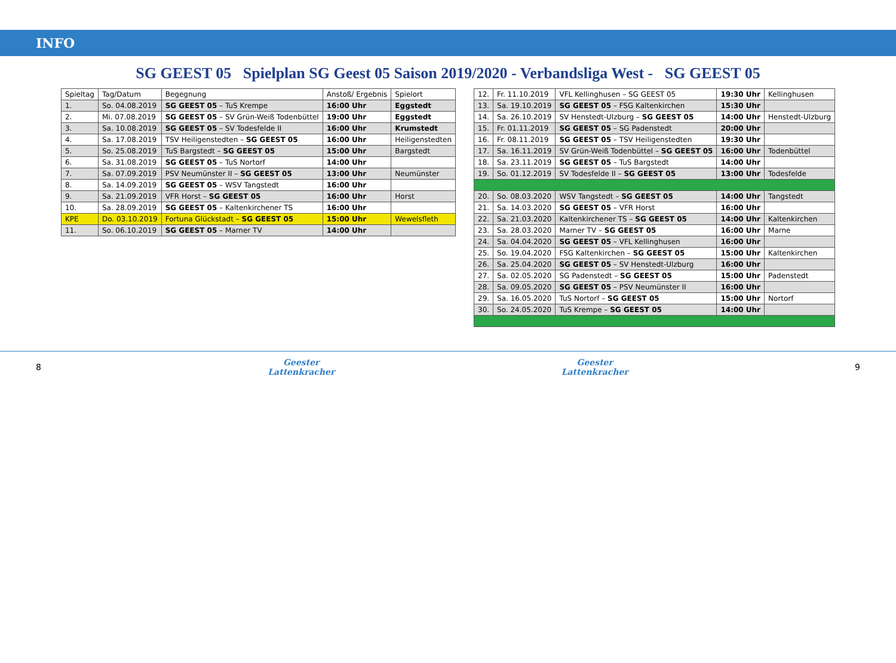INFO
SG GEEST 05 Spielplan SG Geest 05 Saison 2019/2020 - Verbandsliga West - SG GEEST 05
| Spieltag | Tag/Datum | Begegnung | Anstoß/ Ergebnis | Spielort |
| --- | --- | --- | --- | --- |
| 1. | So. 04.08.2019 | SG GEEST 05 – TuS Krempe | 16:00 Uhr | Eggstedt |
| 2. | Mi. 07.08.2019 | SG GEEST 05 – SV Grün-Weiß Todenbüttel | 19:00 Uhr | Eggstedt |
| 3. | Sa. 10.08.2019 | SG GEEST 05 – SV Todesfelde II | 16:00 Uhr | Krumstedt |
| 4. | Sa. 17.08.2019 | TSV Heiligenstedten – SG GEEST 05 | 16:00 Uhr | Heiligenstedten |
| 5. | So. 25.08.2019 | TuS Bargstedt – SG GEEST 05 | 15:00 Uhr | Bargstedt |
| 6. | Sa. 31.08.2019 | SG GEEST 05 – TuS Nortorf | 14:00 Uhr | |
| 7. | Sa. 07.09.2019 | PSV Neumünster II – SG GEEST 05 | 13:00 Uhr | Neumünster |
| 8. | Sa. 14.09.2019 | SG GEEST 05 – WSV Tangstedt | 16:00 Uhr | |
| 9. | Sa. 21.09.2019 | VFR Horst – SG GEEST 05 | 16:00 Uhr | Horst |
| 10. | Sa. 28.09.2019 | SG GEEST 05 – Kaltenkirchener TS | 16:00 Uhr | |
| KPE | Do. 03.10.2019 | Fortuna Glückstadt – SG GEEST 05 | 15:00 Uhr | Wewelsfleth |
| 11. | So. 06.10.2019 | SG GEEST 05 – Marner TV | 14:00 Uhr | |
| 12. | Fr. 11.10.2019 | VFL Kellinghusen – SG GEEST 05 | 19:30 Uhr | Kellinghusen |
| 13. | Sa. 19.10.2019 | SG GEEST 05 – FSG Kaltenkirchen | 15:30 Uhr | |
| 14. | Sa. 26.10.2019 | SV Henstedt-Ulzburg – SG GEEST 05 | 14:00 Uhr | Henstedt-Ulzburg |
| 15. | Fr. 01.11.2019 | SG GEEST 05 – SG Padenstedt | 20:00 Uhr | |
| 16. | Fr. 08.11.2019 | SG GEEST 05 – TSV Heiligenstedten | 19:30 Uhr | |
| 17. | Sa. 16.11.2019 | SV Grün-Weiß Todenbüttel – SG GEEST 05 | 16:00 Uhr | Todenbüttel |
| 18. | Sa. 23.11.2019 | SG GEEST 05 – TuS Bargstedt | 14:00 Uhr | |
| 19. | So. 01.12.2019 | SV Todesfelde II – SG GEEST 05 | 13:00 Uhr | Todesfelde |
| 20. | So. 08.03.2020 | WSV Tangstedt – SG GEEST 05 | 14:00 Uhr | Tangstedt |
| 21. | Sa. 14.03.2020 | SG GEEST 05 – VFR Horst | 16:00 Uhr | |
| 22. | Sa. 21.03.2020 | Kaltenkirchener TS – SG GEEST 05 | 14:00 Uhr | Kaltenkirchen |
| 23. | Sa. 28.03.2020 | Marner TV – SG GEEST 05 | 16:00 Uhr | Marne |
| 24. | Sa. 04.04.2020 | SG GEEST 05 – VFL Kellinghusen | 16:00 Uhr | |
| 25. | So. 19.04.2020 | FSG Kaltenkirchen – SG GEEST 05 | 15:00 Uhr | Kaltenkirchen |
| 26. | Sa. 25.04.2020 | SG GEEST 05 – SV Henstedt-Ulzburg | 16:00 Uhr | |
| 27. | Sa. 02.05.2020 | SG Padenstedt – SG GEEST 05 | 15:00 Uhr | Padenstedt |
| 28. | Sa. 09.05.2020 | SG GEEST 05 – PSV Neumünster II | 16:00 Uhr | |
| 29. | Sa. 16.05.2020 | TuS Nortorf – SG GEEST 05 | 15:00 Uhr | Nortorf |
| 30. | So. 24.05.2020 | TuS Krempe – SG GEEST 05 | 14:00 Uhr | |
8 Geester
Lattenkracher Geester
Lattenkracher 9